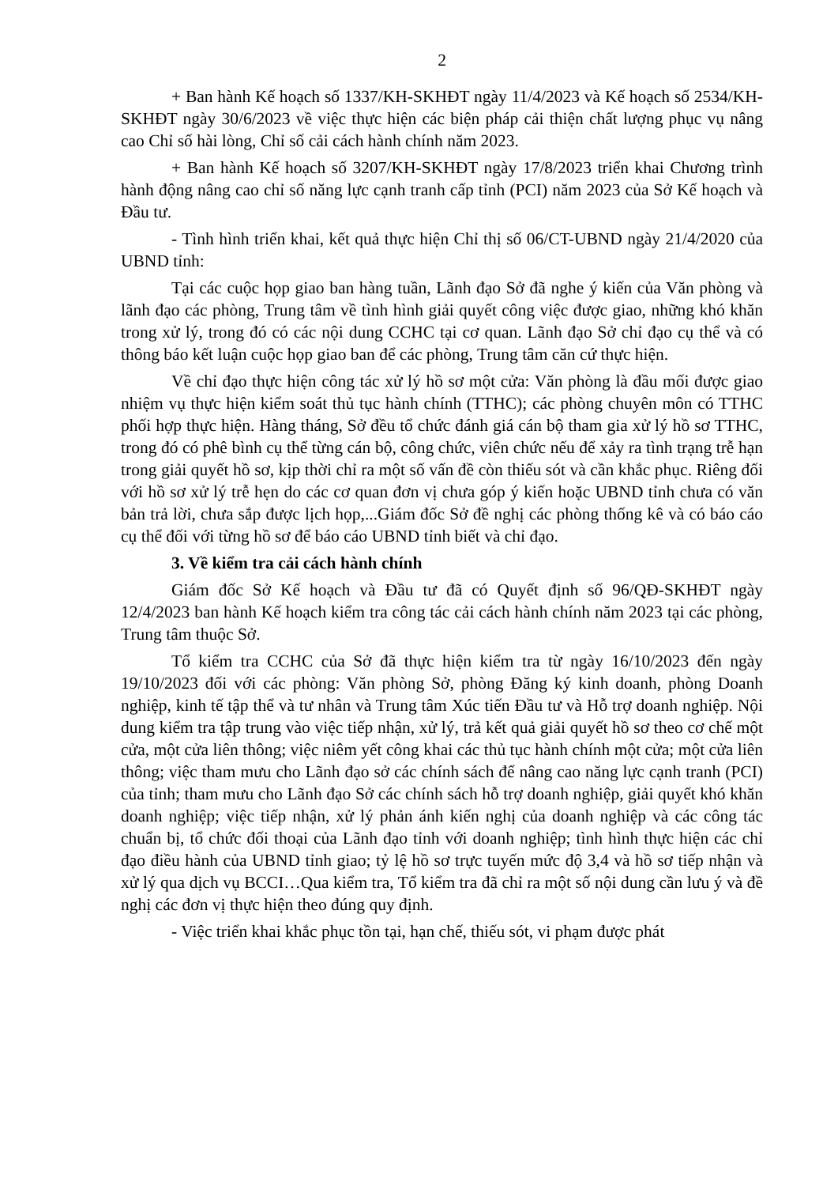2
+ Ban hành Kế hoạch số 1337/KH-SKHĐT ngày 11/4/2023 và Kế hoạch số 2534/KH-SKHĐT ngày 30/6/2023 về việc thực hiện các biện pháp cải thiện chất lượng phục vụ nâng cao Chỉ số hài lòng, Chỉ số cải cách hành chính năm 2023.
+ Ban hành Kế hoạch số 3207/KH-SKHĐT ngày 17/8/2023 triển khai Chương trình hành động nâng cao chỉ số năng lực cạnh tranh cấp tỉnh (PCI) năm 2023 của Sở Kế hoạch và Đầu tư.
- Tình hình triển khai, kết quả thực hiện Chỉ thị số 06/CT-UBND ngày 21/4/2020 của UBND tỉnh:
Tại các cuộc họp giao ban hàng tuần, Lãnh đạo Sở đã nghe ý kiến của Văn phòng và lãnh đạo các phòng, Trung tâm về tình hình giải quyết công việc được giao, những khó khăn trong xử lý, trong đó có các nội dung CCHC tại cơ quan. Lãnh đạo Sở chỉ đạo cụ thể và có thông báo kết luận cuộc họp giao ban để các phòng, Trung tâm căn cứ thực hiện.
Về chỉ đạo thực hiện công tác xử lý hồ sơ một cửa: Văn phòng là đầu mối được giao nhiệm vụ thực hiện kiểm soát thủ tục hành chính (TTHC); các phòng chuyên môn có TTHC phối hợp thực hiện. Hàng tháng, Sở đều tổ chức đánh giá cán bộ tham gia xử lý hồ sơ TTHC, trong đó có phê bình cụ thể từng cán bộ, công chức, viên chức nếu để xảy ra tình trạng trễ hạn trong giải quyết hồ sơ, kịp thời chỉ ra một số vấn đề còn thiếu sót và cần khắc phục. Riêng đối với hồ sơ xử lý trễ hẹn do các cơ quan đơn vị chưa góp ý kiến hoặc UBND tỉnh chưa có văn bản trả lời, chưa sắp được lịch họp,...Giám đốc Sở đề nghị các phòng thống kê và có báo cáo cụ thể đối với từng hồ sơ để báo cáo UBND tỉnh biết và chỉ đạo.
3. Về kiểm tra cải cách hành chính
Giám đốc Sở Kế hoạch và Đầu tư đã có Quyết định số 96/QĐ-SKHĐT ngày 12/4/2023 ban hành Kế hoạch kiểm tra công tác cải cách hành chính năm 2023 tại các phòng, Trung tâm thuộc Sở.
Tổ kiểm tra CCHC của Sở đã thực hiện kiểm tra từ ngày 16/10/2023 đến ngày 19/10/2023 đối với các phòng: Văn phòng Sở, phòng Đăng ký kinh doanh, phòng Doanh nghiệp, kinh tế tập thể và tư nhân và Trung tâm Xúc tiến Đầu tư và Hỗ trợ doanh nghiệp. Nội dung kiểm tra tập trung vào việc tiếp nhận, xử lý, trả kết quả giải quyết hồ sơ theo cơ chế một cửa, một cửa liên thông; việc niêm yết công khai các thủ tục hành chính một cửa; một cửa liên thông; việc tham mưu cho Lãnh đạo sở các chính sách để nâng cao năng lực cạnh tranh (PCI) của tỉnh; tham mưu cho Lãnh đạo Sở các chính sách hỗ trợ doanh nghiệp, giải quyết khó khăn doanh nghiệp; việc tiếp nhận, xử lý phản ánh kiến nghị của doanh nghiệp và các công tác chuẩn bị, tổ chức đối thoại của Lãnh đạo tỉnh với doanh nghiệp; tình hình thực hiện các chỉ đạo điều hành của UBND tỉnh giao; tỷ lệ hồ sơ trực tuyến mức độ 3,4 và hồ sơ tiếp nhận và xử lý qua dịch vụ BCCI…Qua kiểm tra, Tổ kiểm tra đã chỉ ra một số nội dung cần lưu ý và đề nghị các đơn vị thực hiện theo đúng quy định.
- Việc triển khai khắc phục tồn tại, hạn chế, thiếu sót, vi phạm được phát